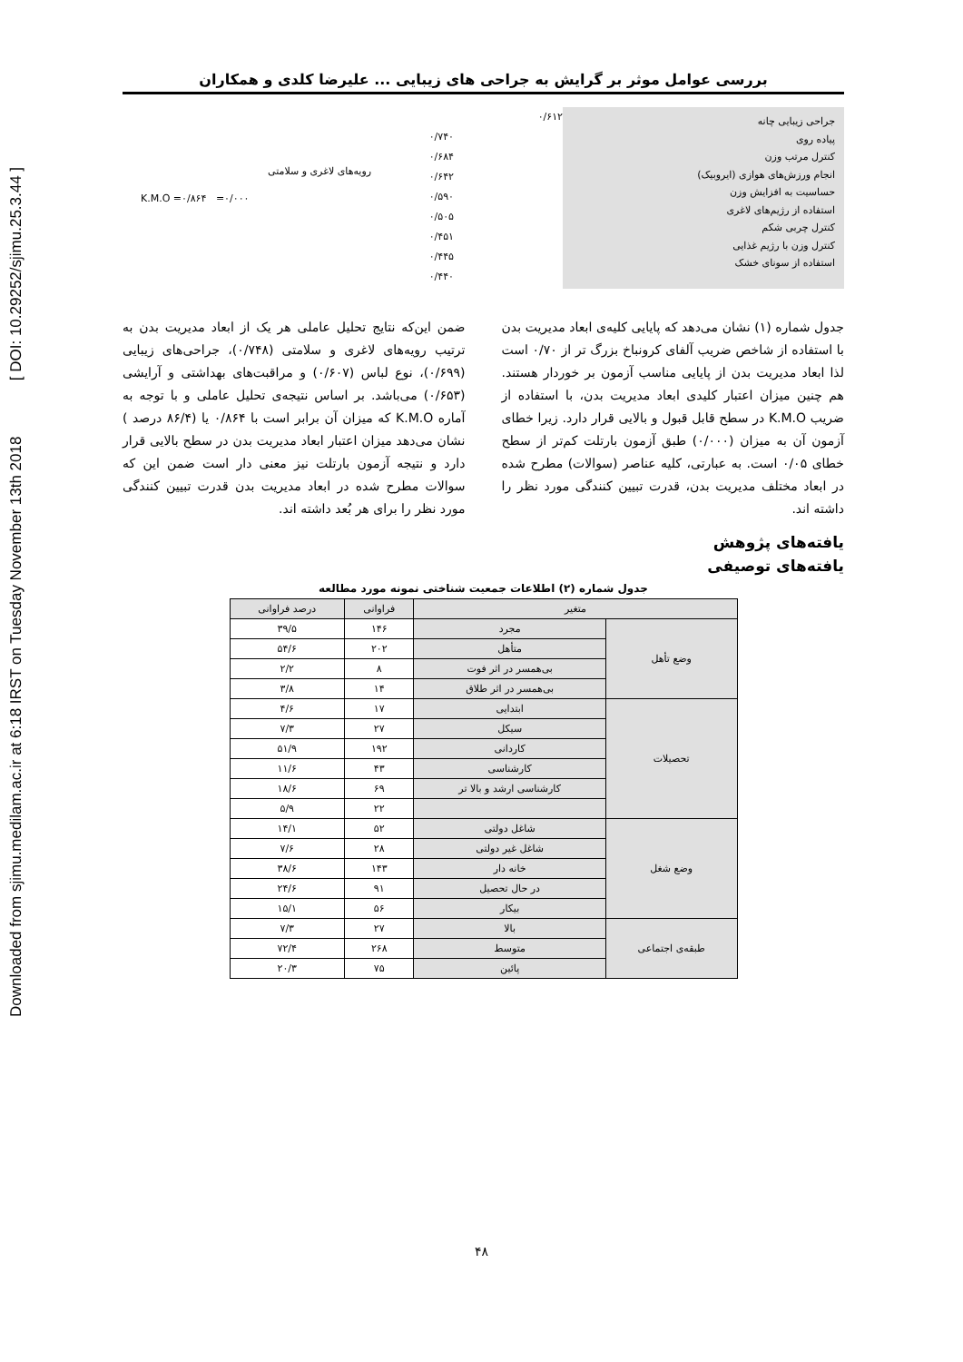Downloaded from sjimu.medilam.ac.ir at 6:18 IRST on Tuesday November 13th 2018 [ DOI: 10.29252/sjimu.25.3.44 ]
بررسی عوامل موثر بر گرایش به جراحی های زیبایی ... علیرضا کلدی و همکاران
جراحی زیبایی چانه
پیاده روی
کنترل مرتب وزن
انجام ورزش‌های هوازی (ایروبیک)
حساسیت به افزایش وزن
استفاده از رژیم‌های لاغری
کنترل چربی شکم
کنترل وزن با رژیم غذایی
استفاده از سونای خشک
۰/۶۱۲
۰/۷۴۰
۰/۶۸۴
۰/۶۴۲
۰/۵۹۰
۰/۵۰۵
۰/۴۵۱
۰/۴۴۵
۰/۴۴۰
رویه‌های لاغری و سلامتی
K.M.O =۰/۸۶۴ =۰/۰۰۰
جدول شماره (۱) نشان می‌دهد که پایایی کلیه‌ی ابعاد مدیریت بدن با استفاده از شاخص ضریب آلفای کرونباخ بزرگ تر از ۰/۷۰ است لذا ابعاد مدیریت بدن از پایایی مناسب آزمون بر خوردار هستند. هم چنین میزان اعتبار کلیدی ابعاد مدیریت بدن، با استفاده از ضریب K.M.O در سطح قابل قبول و بالایی قرار دارد. زیرا خطای آزمون آن به میزان (۰/۰۰۰) طبق آزمون بارتلت کم‌تر از سطح خطای ۰/۰۵ است. به عبارتی، کلیه عناصر (سوالات) مطرح شده در ابعاد مختلف مدیریت بدن، قدرت تبیین کنندگی مورد نظر را داشته اند.
ضمن این‌که نتایج تحلیل عاملی هر یک از ابعاد مدیریت بدن به ترتیب رویه‌های لاغری و سلامتی (۰/۷۴۸)، جراحی‌های زیبایی (۰/۶۹۹)، نوع لباس (۰/۶۰۷) و مراقبت‌های بهداشتی و آرایشی (۰/۶۵۳) می‌باشد. بر اساس نتیجه‌ی تحلیل عاملی و با توجه به آماره K.M.O که میزان آن برابر است با ۰/۸۶۴ یا (۸۶/۴ درصد ) نشان می‌دهد میزان اعتبار ابعاد مدیریت بدن در سطح بالایی قرار دارد و نتیجه آزمون بارتلت نیز معنی دار است ضمن این که سوالات مطرح شده در ابعاد مدیریت بدن قدرت تبیین کنندگی مورد نظر را برای هر بُعد داشته اند.
یافته‌های پژوهش
یافته‌های توصیفی
جدول شماره (۲) اطلاعات جمعیت شناختی نمونه مورد مطالعه
| متغیر | | فراوانی | درصد فراوانی |
| --- | --- | --- | --- |
| وضع تأهل | مجرد | ۱۴۶ | ۳۹/۵ |
| | متأهل | ۲۰۲ | ۵۴/۶ |
| | بی‌همسر در اثر فوت | ۸ | ۲/۲ |
| | بی‌همسر در اثر طلاق | ۱۴ | ۳/۸ |
| تحصیلات | ابتدایی | ۱۷ | ۴/۶ |
| | سیکل | ۲۷ | ۷/۳ |
| | کاردانی | ۱۹۲ | ۵۱/۹ |
| | کارشناسی | ۴۳ | ۱۱/۶ |
| | کارشناسی ارشد و بالا تر | ۶۹ | ۱۸/۶ |
| | | ۲۲ | ۵/۹ |
| وضع شغل | شاغل دولتی | ۵۲ | ۱۴/۱ |
| | شاغل غیر دولتی | ۲۸ | ۷/۶ |
| | خانه دار | ۱۴۳ | ۳۸/۶ |
| | در حال تحصیل | ۹۱ | ۲۴/۶ |
| | بیکار | ۵۶ | ۱۵/۱ |
| طبقه‌ی اجتماعی | بالا | ۲۷ | ۷/۳ |
| | متوسط | ۲۶۸ | ۷۲/۴ |
| | پائین | ۷۵ | ۲۰/۳ |
۴۸